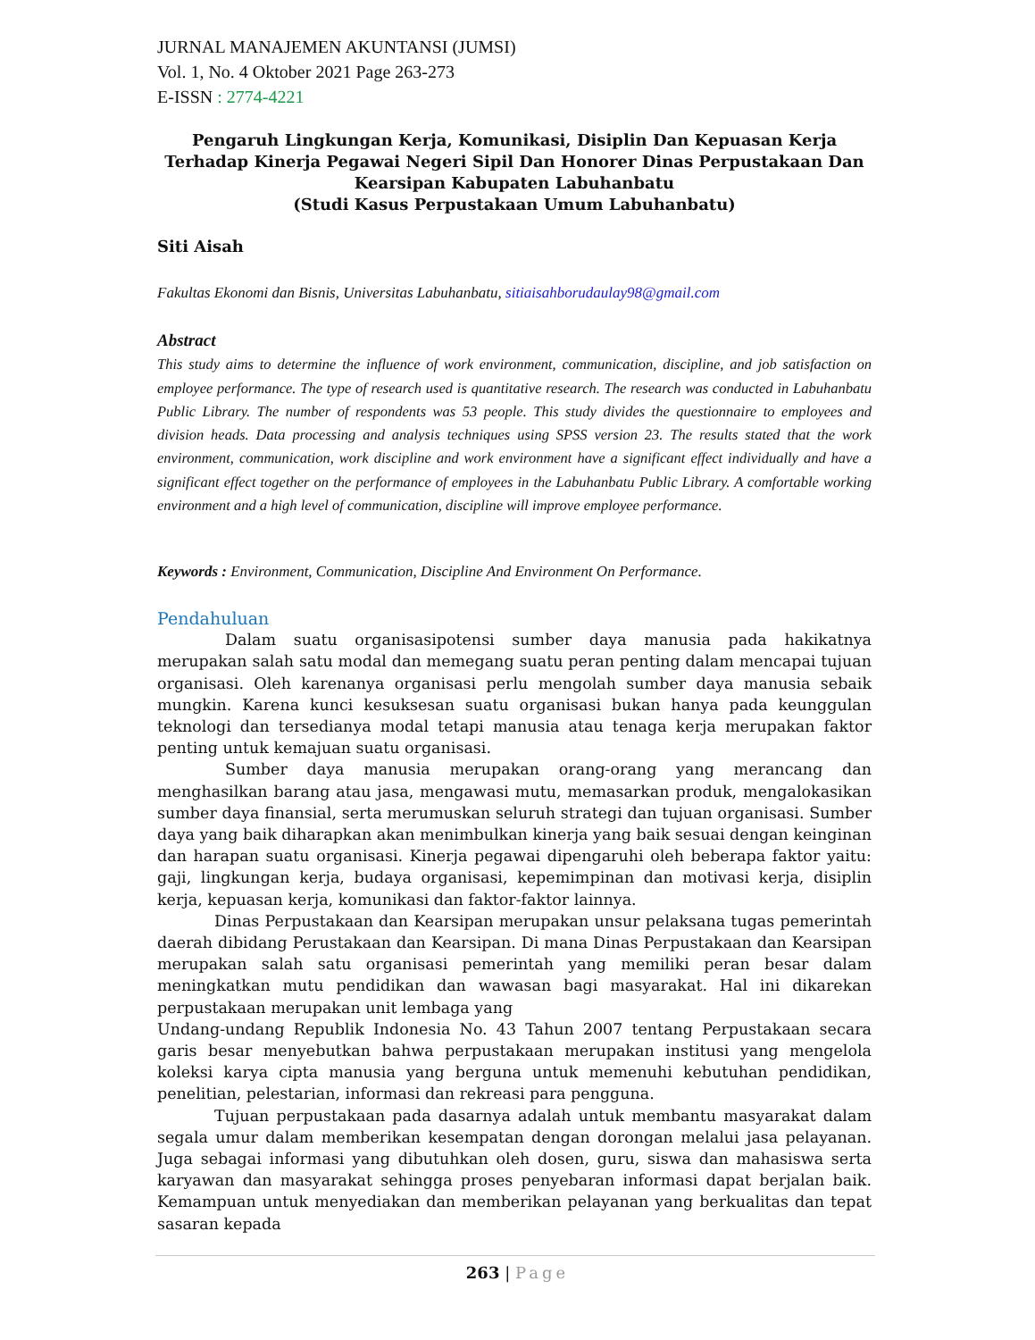JURNAL MANAJEMEN AKUNTANSI (JUMSI)
Vol. 1, No. 4 Oktober 2021 Page 263-273
E-ISSN : 2774-4221
Pengaruh Lingkungan Kerja, Komunikasi, Disiplin Dan Kepuasan Kerja Terhadap Kinerja Pegawai Negeri Sipil Dan Honorer Dinas Perpustakaan Dan Kearsipan Kabupaten Labuhanbatu
(Studi Kasus Perpustakaan Umum Labuhanbatu)
Siti Aisah
Fakultas Ekonomi dan Bisnis, Universitas Labuhanbatu, sitiaisahborudaulay98@gmail.com
Abstract
This study aims to determine the influence of work environment, communication, discipline, and job satisfaction on employee performance. The type of research used is quantitative research. The research was conducted in Labuhanbatu Public Library. The number of respondents was 53 people. This study divides the questionnaire to employees and division heads. Data processing and analysis techniques using SPSS version 23. The results stated that the work environment, communication, work discipline and work environment have a significant effect individually and have a significant effect together on the performance of employees in the Labuhanbatu Public Library. A comfortable working environment and a high level of communication, discipline will improve employee performance.
Keywords : Environment, Communication, Discipline And Environment On Performance.
Pendahuluan
Dalam suatu organisasipotensi sumber daya manusia pada hakikatnya merupakan salah satu modal dan memegang suatu peran penting dalam mencapai tujuan organisasi. Oleh karenanya organisasi perlu mengolah sumber daya manusia sebaik mungkin. Karena kunci kesuksesan suatu organisasi bukan hanya pada keunggulan teknologi dan tersedianya modal tetapi manusia atau tenaga kerja merupakan faktor penting untuk kemajuan suatu organisasi.
Sumber daya manusia merupakan orang-orang yang merancang dan menghasilkan barang atau jasa, mengawasi mutu, memasarkan produk, mengalokasikan sumber daya finansial, serta merumuskan seluruh strategi dan tujuan organisasi. Sumber daya yang baik diharapkan akan menimbulkan kinerja yang baik sesuai dengan keinginan dan harapan suatu organisasi. Kinerja pegawai dipengaruhi oleh beberapa faktor yaitu: gaji, lingkungan kerja, budaya organisasi, kepemimpinan dan motivasi kerja, disiplin kerja, kepuasan kerja, komunikasi dan faktor-faktor lainnya.
Dinas Perpustakaan dan Kearsipan merupakan unsur pelaksana tugas pemerintah daerah dibidang Perustakaan dan Kearsipan. Di mana Dinas Perpustakaan dan Kearsipan merupakan salah satu organisasi pemerintah yang memiliki peran besar dalam meningkatkan mutu pendidikan dan wawasan bagi masyarakat. Hal ini dikarekan perpustakaan merupakan unit lembaga yang
Undang-undang Republik Indonesia No. 43 Tahun 2007 tentang Perpustakaan secara garis besar menyebutkan bahwa perpustakaan merupakan institusi yang mengelola koleksi karya cipta manusia yang berguna untuk memenuhi kebutuhan pendidikan, penelitian, pelestarian, informasi dan rekreasi para pengguna.
Tujuan perpustakaan pada dasarnya adalah untuk membantu masyarakat dalam segala umur dalam memberikan kesempatan dengan dorongan melalui jasa pelayanan. Juga sebagai informasi yang dibutuhkan oleh dosen, guru, siswa dan mahasiswa serta karyawan dan masyarakat sehingga proses penyebaran informasi dapat berjalan baik. Kemampuan untuk menyediakan dan memberikan pelayanan yang berkualitas dan tepat sasaran kepada
263 | Page